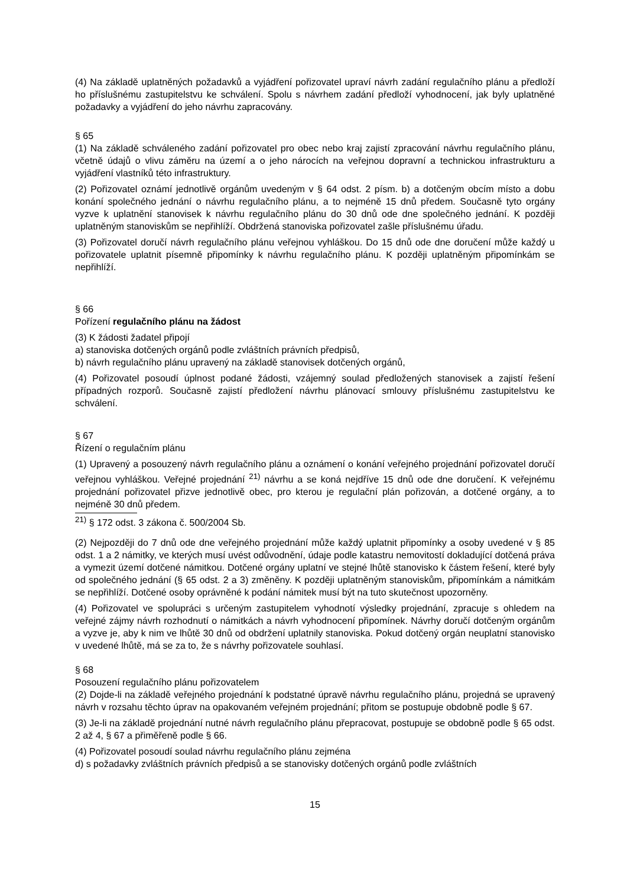(4) Na základě uplatněných požadavků a vyjádření pořizovatel upraví návrh zadání regulačního plánu a předloží ho příslušnému zastupitelstvu ke schválení. Spolu s návrhem zadání předloží vyhodnocení, jak byly uplatněné požadavky a vyjádření do jeho návrhu zapracovány.
§ 65
(1) Na základě schváleného zadání pořizovatel pro obec nebo kraj zajistí zpracování návrhu regulačního plánu, včetně údajů o vlivu záměru na území a o jeho nárocích na veřejnou dopravní a technickou infrastrukturu a vyjádření vlastníků této infrastruktury.
(2) Pořizovatel oznámí jednotlivě orgánům uvedeným v § 64 odst. 2 písm. b) a dotčeným obcím místo a dobu konání společného jednání o návrhu regulačního plánu, a to nejméně 15 dnů předem. Současně tyto orgány vyzve k uplatnění stanovisek k návrhu regulačního plánu do 30 dnů ode dne společného jednání. K později uplatněným stanoviskům se nepřihlíží. Obdržená stanoviska pořizovatel zašle příslušnému úřadu.
(3) Pořizovatel doručí návrh regulačního plánu veřejnou vyhláškou. Do 15 dnů ode dne doručení může každý u pořizovatele uplatnit písemně připomínky k návrhu regulačního plánu. K později uplatněným připomínkám se nepřihlíží.
§ 66
Pořízení regulačního plánu na žádost
(3) K žádosti žadatel připojí
a) stanoviska dotčených orgánů podle zvláštních právních předpisů,
b) návrh regulačního plánu upravený na základě stanovisek dotčených orgánů,
(4) Pořizovatel posoudí úplnost podané žádosti, vzájemný soulad předložených stanovisek a zajistí řešení případných rozporů. Současně zajistí předložení návrhu plánovací smlouvy příslušnému zastupitelstvu ke schválení.
§ 67
Řízení o regulačním plánu
(1) Upravený a posouzený návrh regulačního plánu a oznámení o konání veřejného projednání pořizovatel doručí veřejnou vyhláškou. Veřejné projednání <sup>21)</sup> návrhu a se koná nejdříve 15 dnů ode dne doručení. K veřejnému projednání pořizovatel přizve jednotlivě obec, pro kterou je regulační plán pořizován, a dotčené orgány, a to nejméně 30 dnů předem.
<sup>21)</sup> § 172 odst. 3 zákona č. 500/2004 Sb.
(2) Nejpozději do 7 dnů ode dne veřejného projednání může každý uplatnit připomínky a osoby uvedené v § 85 odst. 1 a 2 námitky, ve kterých musí uvést odůvodnění, údaje podle katastru nemovitostí dokladující dotčená práva a vymezit území dotčené námitkou. Dotčené orgány uplatní ve stejné lhůtě stanovisko k částem řešení, které byly od společného jednání (§ 65 odst. 2 a 3) změněny. K později uplatněným stanoviskům, připomínkám a námitkám se nepřihlíží. Dotčené osoby oprávněné k podání námitek musí být na tuto skutečnost upozorněny.
(4) Pořizovatel ve spolupráci s určeným zastupitelem vyhodnotí výsledky projednání, zpracuje s ohledem na veřejné zájmy návrh rozhodnutí o námitkách a návrh vyhodnocení připomínek. Návrhy doručí dotčeným orgánům a vyzve je, aby k nim ve lhůtě 30 dnů od obdržení uplatnily stanoviska. Pokud dotčený orgán neuplatní stanovisko v uvedené lhůtě, má se za to, že s návrhy pořizovatele souhlasí.
§ 68
Posouzení regulačního plánu pořizovatelem
(2) Dojde-li na základě veřejného projednání k podstatné úpravě návrhu regulačního plánu, projedná se upravený návrh v rozsahu těchto úprav na opakovaném veřejném projednání; přitom se postupuje obdobně podle § 67.
(3) Je-li na základě projednání nutné návrh regulačního plánu přepracovat, postupuje se obdobně podle § 65 odst. 2 až 4, § 67 a přiměřeně podle § 66.
(4) Pořizovatel posoudí soulad návrhu regulačního plánu zejména
d) s požadavky zvláštních právních předpisů a se stanovisky dotčených orgánů podle zvláštních
15